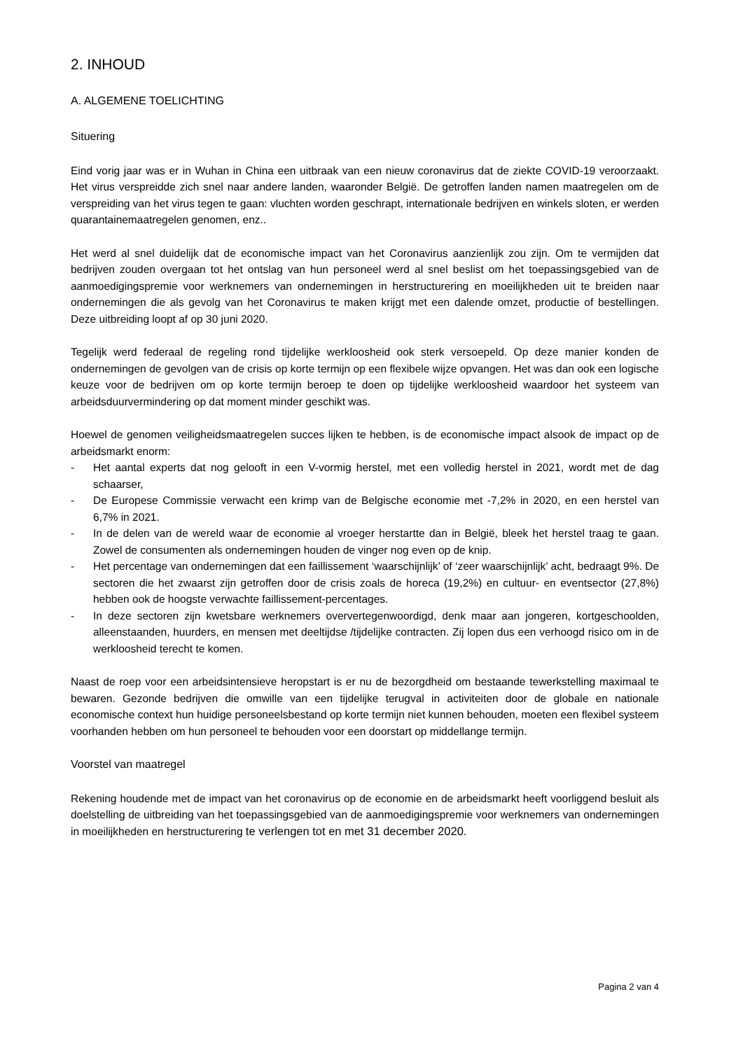2. INHOUD
A. ALGEMENE TOELICHTING
Situering
Eind vorig jaar was er in Wuhan in China een uitbraak van een nieuw coronavirus dat de ziekte COVID-19 veroorzaakt. Het virus verspreidde zich snel naar andere landen, waaronder België. De getroffen landen namen maatregelen om de verspreiding van het virus tegen te gaan: vluchten worden geschrapt, internationale bedrijven en winkels sloten, er werden quarantainemaatregelen genomen, enz..
Het werd al snel duidelijk dat de economische impact van het Coronavirus aanzienlijk zou zijn. Om te vermijden dat bedrijven zouden overgaan tot het ontslag van hun personeel werd al snel beslist om het toepassingsgebied van de aanmoedigingspremie voor werknemers van ondernemingen in herstructurering en moeilijkheden uit te breiden naar ondernemingen die als gevolg van het Coronavirus te maken krijgt met een dalende omzet, productie of bestellingen. Deze uitbreiding loopt af op 30 juni 2020.
Tegelijk werd federaal de regeling rond tijdelijke werkloosheid ook sterk versoepeld. Op deze manier konden de ondernemingen de gevolgen van de crisis op korte termijn op een flexibele wijze opvangen. Het was dan ook een logische keuze voor de bedrijven om op korte termijn beroep te doen op tijdelijke werkloosheid waardoor het systeem van arbeidsduurvermindering op dat moment minder geschikt was.
Hoewel de genomen veiligheidsmaatregelen succes lijken te hebben, is de economische impact alsook de impact op de arbeidsmarkt enorm:
- Het aantal experts dat nog gelooft in een V-vormig herstel, met een volledig herstel in 2021, wordt met de dag schaarser,
- De Europese Commissie verwacht een krimp van de Belgische economie met -7,2% in 2020, en een herstel van 6,7% in 2021.
- In de delen van de wereld waar de economie al vroeger herstartte dan in België, bleek het herstel traag te gaan. Zowel de consumenten als ondernemingen houden de vinger nog even op de knip.
- Het percentage van ondernemingen dat een faillissement ‘waarschijnlijk’ of ‘zeer waarschijnlijk’ acht, bedraagt 9%. De sectoren die het zwaarst zijn getroffen door de crisis zoals de horeca (19,2%) en cultuur- en eventsector (27,8%) hebben ook de hoogste verwachte faillissement-percentages.
- In deze sectoren zijn kwetsbare werknemers oververtegenwoordigd, denk maar aan jongeren, kortgeschoolden, alleenstaanden, huurders, en mensen met deeltijdse /tijdelijke contracten. Zij lopen dus een verhoogd risico om in de werkloosheid terecht te komen.
Naast de roep voor een arbeidsintensieve heropstart is er nu de bezorgdheid om bestaande tewerkstelling maximaal te bewaren. Gezonde bedrijven die omwille van een tijdelijke terugval in activiteiten door de globale en nationale economische context hun huidige personeelsbestand op korte termijn niet kunnen behouden, moeten een flexibel systeem voorhanden hebben om hun personeel te behouden voor een doorstart op middellange termijn.
Voorstel van maatregel
Rekening houdende met de impact van het coronavirus op de economie en de arbeidsmarkt heeft voorliggend besluit als doelstelling de uitbreiding van het toepassingsgebied van de aanmoedigingspremie voor werknemers van ondernemingen in moeilijkheden en herstructurering te verlengen tot en met 31 december 2020.
Pagina 2 van 4